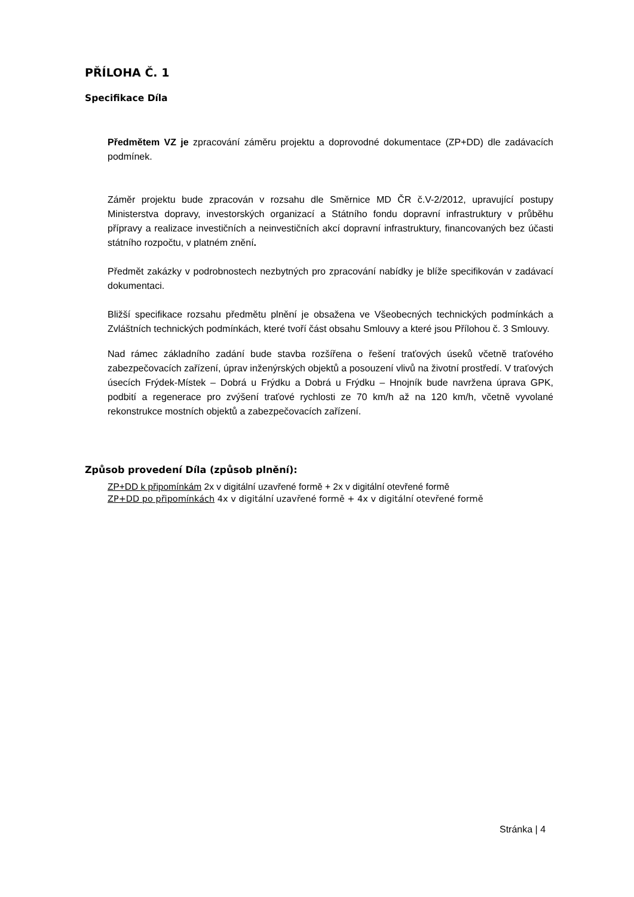PŘÍLOHA Č. 1
Specifikace Díla
Předmětem VZ je zpracování záměru projektu a doprovodné dokumentace (ZP+DD) dle zadávacích podmínek.
Záměr projektu bude zpracován v rozsahu dle Směrnice MD ČR č.V-2/2012, upravující postupy Ministerstva dopravy, investorských organizací a Státního fondu dopravní infrastruktury v průběhu přípravy a realizace investičních a neinvestičních akcí dopravní infrastruktury, financovaných bez účasti státního rozpočtu, v platném znění.
Předmět zakázky v podrobnostech nezbytných pro zpracování nabídky je blíže specifikován v zadávací dokumentaci.
Bližší specifikace rozsahu předmětu plnění je obsažena ve Všeobecných technických podmínkách a Zvláštních technických podmínkách, které tvoří část obsahu Smlouvy a které jsou Přílohou č. 3 Smlouvy.
Nad rámec základního zadání bude stavba rozšířena o řešení traťových úseků včetně traťového zabezpečovacích zařízení, úprav inženýrských objektů a posouzení vlivů na životní prostředí. V traťových úsecích Frýdek-Místek – Dobrá u Frýdku a Dobrá u Frýdku – Hnojník bude navržena úprava GPK, podbití a regenerace pro zvýšení traťové rychlosti ze 70 km/h až na 120 km/h, včetně vyvolané rekonstrukce mostních objektů a zabezpečovacích zařízení.
Způsob provedení Díla (způsob plnění):
ZP+DD k připomínkám 2x v digitální uzavřené formě + 2x v digitální otevřené formě
ZP+DD po připomínkách 4x v digitální uzavřené formě + 4x v digitální otevřené formě
Stránka | 4